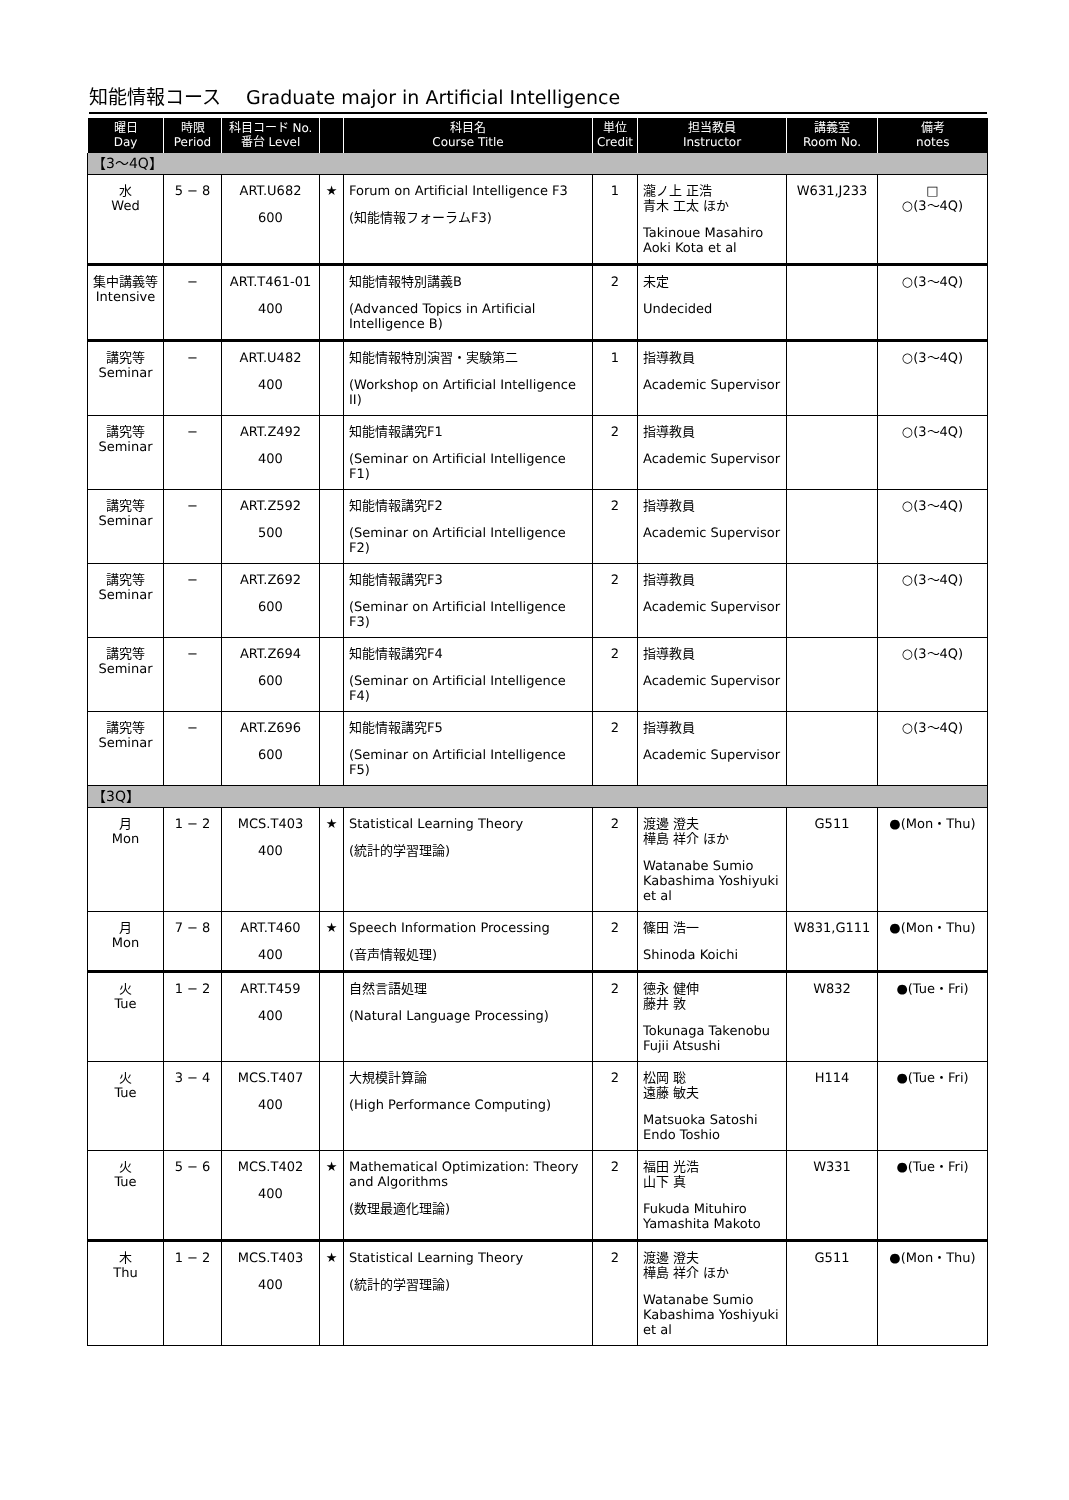知能情報コース　 Graduate major in Artificial Intelligence
| 曜日 Day | 時限 Period | 科目コード No. 番台 Level | | 科目名 Course Title | 単位 Credit | 担当教員 Instructor | 講義室 Room No. | 備考 notes |
| --- | --- | --- | --- | --- | --- | --- | --- | --- |
| 【3～4Q】 | | | | | | | | |
| 水 Wed | 5 − 8 | ART.U682 600 | ★ | Forum on Artificial Intelligence F3 (知能情報フォーラムF3) | 1 | 瀧ノ上 正浩 青木 工太 ほか Takinoue Masahiro Aoki Kota et al | W631,J233 | □ ○(3～4Q) |
| 集中講義等 Intensive | − | ART.T461-01 400 | | 知能情報特別講義B (Advanced Topics in Artificial Intelligence B) | 2 | 未定 Undecided | | ○(3～4Q) |
| 講究等 Seminar | − | ART.U482 400 | | 知能情報特別演習・実験第二 (Workshop on Artificial Intelligence II) | 1 | 指導教員 Academic Supervisor | | ○(3～4Q) |
| 講究等 Seminar | − | ART.Z492 400 | | 知能情報講究F1 (Seminar on Artificial Intelligence F1) | 2 | 指導教員 Academic Supervisor | | ○(3～4Q) |
| 講究等 Seminar | − | ART.Z592 500 | | 知能情報講究F2 (Seminar on Artificial Intelligence F2) | 2 | 指導教員 Academic Supervisor | | ○(3～4Q) |
| 講究等 Seminar | − | ART.Z692 600 | | 知能情報講究F3 (Seminar on Artificial Intelligence F3) | 2 | 指導教員 Academic Supervisor | | ○(3～4Q) |
| 講究等 Seminar | − | ART.Z694 600 | | 知能情報講究F4 (Seminar on Artificial Intelligence F4) | 2 | 指導教員 Academic Supervisor | | ○(3～4Q) |
| 講究等 Seminar | − | ART.Z696 600 | | 知能情報講究F5 (Seminar on Artificial Intelligence F5) | 2 | 指導教員 Academic Supervisor | | ○(3～4Q) |
| 【3Q】 | | | | | | | | |
| 月 Mon | 1 − 2 | MCS.T403 400 | ★ | Statistical Learning Theory (統計的学習理論) | 2 | 渡邊 澄夫 樺島 祥介 ほか Watanabe Sumio Kabashima Yoshiyuki et al | G511 | ●(Mon・Thu) |
| 月 Mon | 7 − 8 | ART.T460 400 | ★ | Speech Information Processing (音声情報処理) | 2 | 篠田 浩一 Shinoda Koichi | W831,G111 | ●(Mon・Thu) |
| 火 Tue | 1 − 2 | ART.T459 400 | | 自然言語処理 (Natural Language Processing) | 2 | 德永 健伸 藤井 敦 Tokunaga Takenobu Fujii Atsushi | W832 | ●(Tue・Fri) |
| 火 Tue | 3 − 4 | MCS.T407 400 | | 大規模計算論 (High Performance Computing) | 2 | 松岡 聡 遠藤 敏夫 Matsuoka Satoshi Endo Toshio | H114 | ●(Tue・Fri) |
| 火 Tue | 5 − 6 | MCS.T402 400 | ★ | Mathematical Optimization: Theory and Algorithms (数理最適化理論) | 2 | 福田 光浩 山下 真 Fukuda Mituhiro Yamashita Makoto | W331 | ●(Tue・Fri) |
| 木 Thu | 1 − 2 | MCS.T403 400 | ★ | Statistical Learning Theory (統計的学習理論) | 2 | 渡邊 澄夫 樺島 祥介 ほか Watanabe Sumio Kabashima Yoshiyuki et al | G511 | ●(Mon・Thu) |